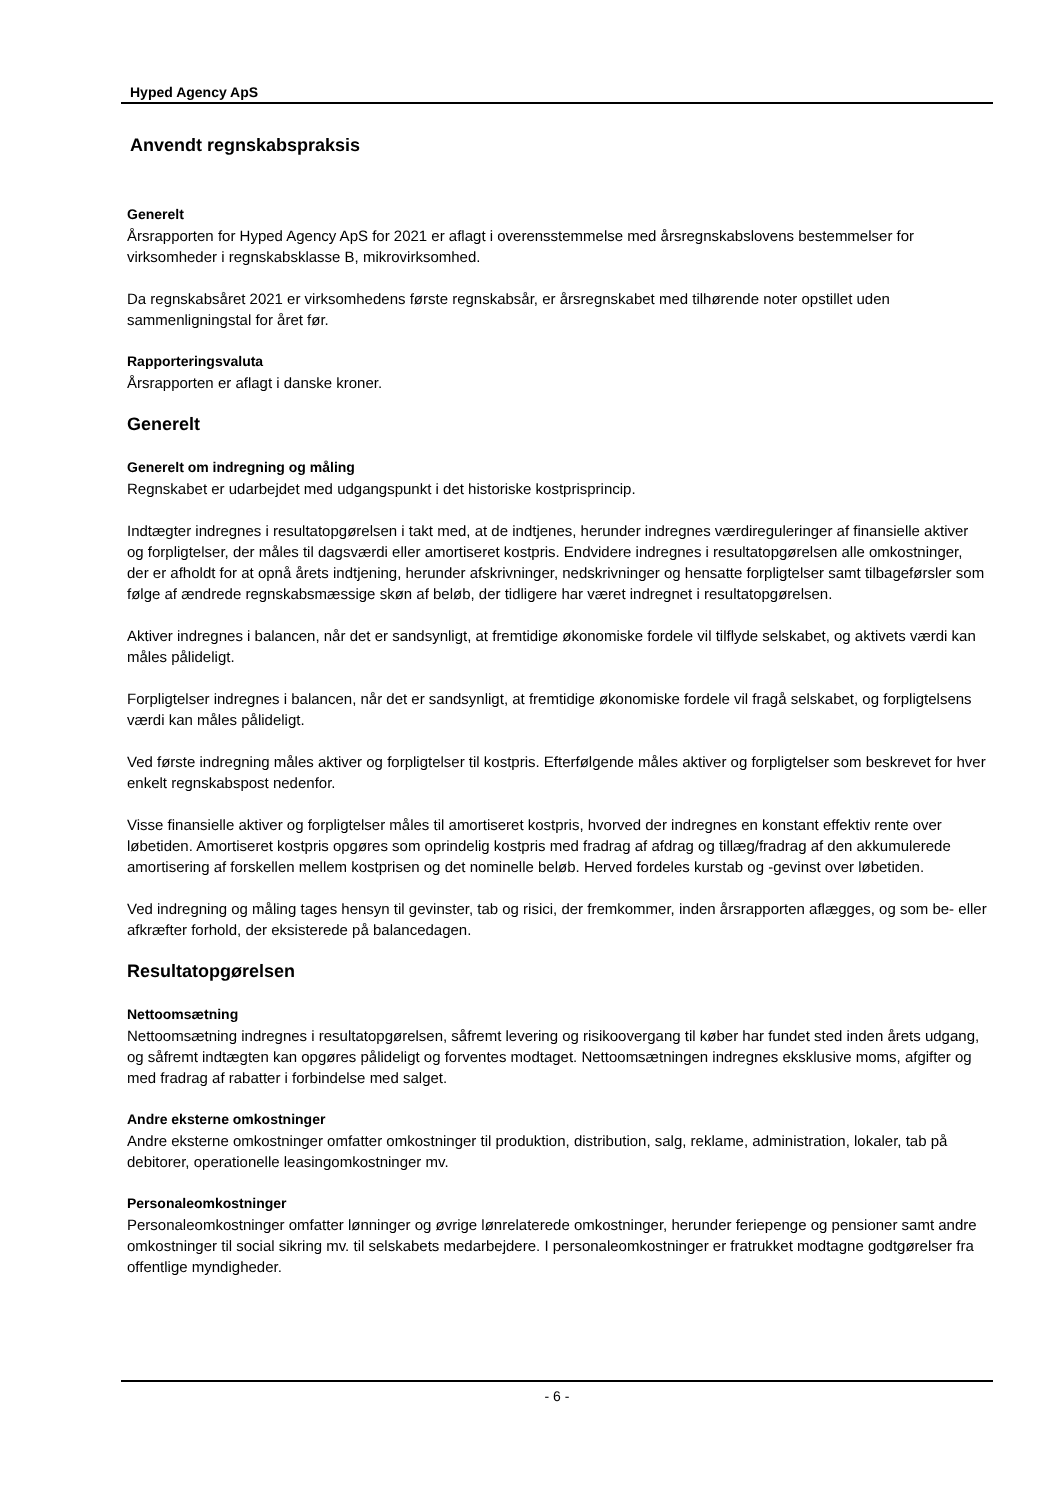Hyped Agency ApS
Anvendt regnskabspraksis
Generelt
Årsrapporten for Hyped Agency ApS for 2021 er aflagt i overensstemmelse med årsregnskabslovens bestemmelser for virksomheder i regnskabsklasse B, mikrovirksomhed.
Da regnskabsåret 2021 er virksomhedens første regnskabsår, er årsregnskabet med tilhørende noter opstillet uden sammenligningstal for året før.
Rapporteringsvaluta
Årsrapporten er aflagt i danske kroner.
Generelt
Generelt om indregning og måling
Regnskabet er udarbejdet med udgangspunkt i det historiske kostprisprincip.
Indtægter indregnes i resultatopgørelsen i takt med, at de indtjenes, herunder indregnes værdireguleringer af finansielle aktiver og forpligtelser, der måles til dagsværdi eller amortiseret kostpris. Endvidere indregnes i resultatopgørelsen alle omkostninger, der er afholdt for at opnå årets indtjening, herunder afskrivninger, nedskrivninger og hensatte forpligtelser samt tilbageførsler som følge af ændrede regnskabsmæssige skøn af beløb, der tidligere har været indregnet i resultatopgørelsen.
Aktiver indregnes i balancen, når det er sandsynligt, at fremtidige økonomiske fordele vil tilflyde selskabet, og aktivets værdi kan måles pålideligt.
Forpligtelser indregnes i balancen, når det er sandsynligt, at fremtidige økonomiske fordele vil fragå selskabet, og forpligtelsens værdi kan måles pålideligt.
Ved første indregning måles aktiver og forpligtelser til kostpris. Efterfølgende måles aktiver og forpligtelser som beskrevet for hver enkelt regnskabspost nedenfor.
Visse finansielle aktiver og forpligtelser måles til amortiseret kostpris, hvorved der indregnes en konstant effektiv rente over løbetiden. Amortiseret kostpris opgøres som oprindelig kostpris med fradrag af afdrag og tillæg/fradrag af den akkumulerede amortisering af forskellen mellem kostprisen og det nominelle beløb. Herved fordeles kurstab og -gevinst over løbetiden.
Ved indregning og måling tages hensyn til gevinster, tab og risici, der fremkommer, inden årsrapporten aflægges, og som be- eller afkræfter forhold, der eksisterede på balancedagen.
Resultatopgørelsen
Nettoomsætning
Nettoomsætning indregnes i resultatopgørelsen, såfremt levering og risikoovergang til køber har fundet sted inden årets udgang, og såfremt indtægten kan opgøres pålideligt og forventes modtaget. Nettoomsætningen indregnes eksklusive moms, afgifter og med fradrag af rabatter i forbindelse med salget.
Andre eksterne omkostninger
Andre eksterne omkostninger omfatter omkostninger til produktion, distribution, salg, reklame, administration, lokaler, tab på debitorer, operationelle leasingomkostninger mv.
Personaleomkostninger
Personaleomkostninger omfatter lønninger og øvrige lønrelaterede omkostninger, herunder feriepenge og pensioner samt andre omkostninger til social sikring mv. til selskabets medarbejdere. I personaleomkostninger er fratrukket modtagne godtgørelser fra offentlige myndigheder.
- 6 -